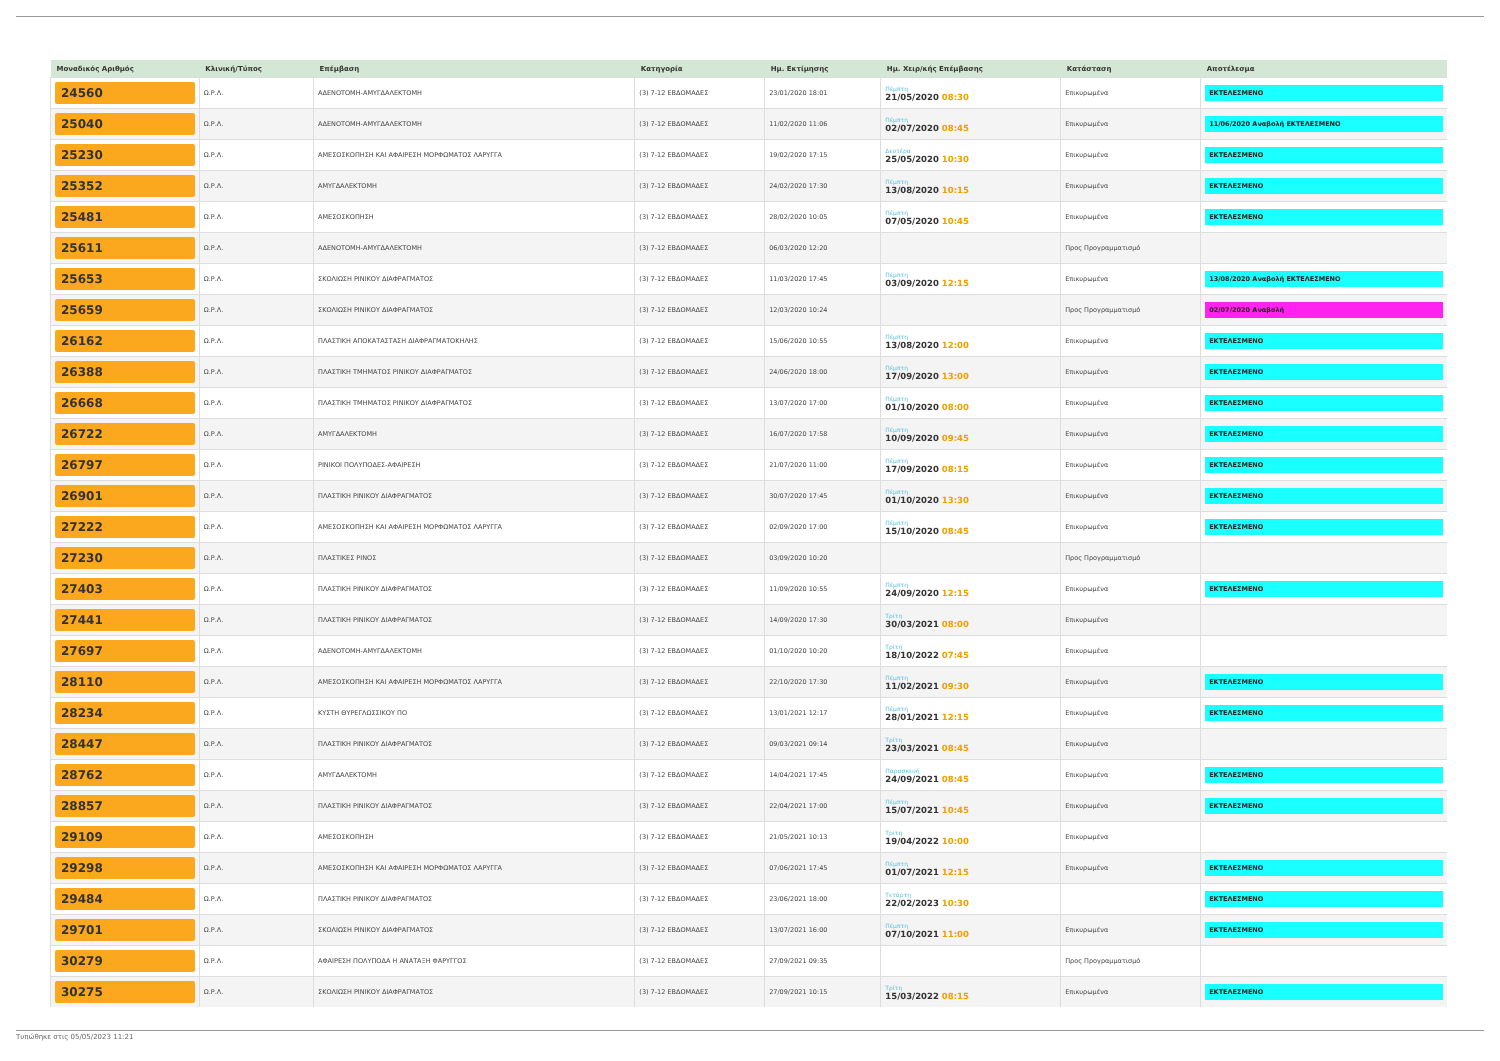| Μοναδικός Αριθμός | Κλινική/Τύπος | Επέμβαση | Κατηγορία | Ημ. Εκτίμησης | Ημ. Χειρ/κής Επέμβασης | Κατάσταση | Αποτέλεσμα |
| --- | --- | --- | --- | --- | --- | --- | --- |
| 24560 | Ω.Ρ.Λ. | ΑΔΕΝΟΤΟΜΗ-ΑΜΥΓΔΑΛΕΚΤΟΜΗ | (3) 7-12 ΕΒΔΟΜΑΔΕΣ | 23/01/2020 18:01 | Πέμπτη 21/05/2020 08:30 | Επικυρωμένα | ΕΚΤΕΛΕΣΜΕΝΟ |
| 25040 | Ω.Ρ.Λ. | ΑΔΕΝΟΤΟΜΗ-ΑΜΥΓΔΑΛΕΚΤΟΜΗ | (3) 7-12 ΕΒΔΟΜΑΔΕΣ | 11/02/2020 11:06 | Πέμπτη 02/07/2020 08:45 | Επικυρωμένα | 11/06/2020 Αναβολή ΕΚΤΕΛΕΣΜΕΝΟ |
| 25230 | Ω.Ρ.Λ. | ΑΜΕΣΟΣΚΟΠΗΣΗ ΚΑΙ ΑΦΑΙΡΕΣΗ ΜΟΡΦΩΜΑΤΟΣ ΛΑΡΥΓΓΑ | (3) 7-12 ΕΒΔΟΜΑΔΕΣ | 19/02/2020 17:15 | Δευτέρα 25/05/2020 10:30 | Επικυρωμένα | ΕΚΤΕΛΕΣΜΕΝΟ |
| 25352 | Ω.Ρ.Λ. | ΑΜΥΓΔΑΛΕΚΤΟΜΗ | (3) 7-12 ΕΒΔΟΜΑΔΕΣ | 24/02/2020 17:30 | Πέμπτη 13/08/2020 10:15 | Επικυρωμένα | ΕΚΤΕΛΕΣΜΕΝΟ |
| 25481 | Ω.Ρ.Λ. | ΑΜΕΣΟΣΚΟΠΗΣΗ | (3) 7-12 ΕΒΔΟΜΑΔΕΣ | 28/02/2020 10:05 | Πέμπτη 07/05/2020 10:45 | Επικυρωμένα | ΕΚΤΕΛΕΣΜΕΝΟ |
| 25611 | Ω.Ρ.Λ. | ΑΔΕΝΟΤΟΜΗ-ΑΜΥΓΔΑΛΕΚΤΟΜΗ | (3) 7-12 ΕΒΔΟΜΑΔΕΣ | 06/03/2020 12:20 | | Προς Προγραμματισμό | |
| 25653 | Ω.Ρ.Λ. | ΣΚΟΛΙΩΣΗ ΡΙΝΙΚΟΥ ΔΙΑΦΡΑΓΜΑΤΟΣ | (3) 7-12 ΕΒΔΟΜΑΔΕΣ | 11/03/2020 17:45 | Πέμπτη 03/09/2020 12:15 | Επικυρωμένα | 13/08/2020 Αναβολή ΕΚΤΕΛΕΣΜΕΝΟ |
| 25659 | Ω.Ρ.Λ. | ΣΚΟΛΙΩΣΗ ΡΙΝΙΚΟΥ ΔΙΑΦΡΑΓΜΑΤΟΣ | (3) 7-12 ΕΒΔΟΜΑΔΕΣ | 12/03/2020 10:24 | | Προς Προγραμματισμό | 02/07/2020 Αναβολή |
| 26162 | Ω.Ρ.Λ. | ΠΛΑΣΤΙΚΗ ΑΠΟΚΑΤΑΣΤΑΣΗ ΔΙΑΦΡΑΓΜΑΤΟΚΗΛΗΣ | (3) 7-12 ΕΒΔΟΜΑΔΕΣ | 15/06/2020 10:55 | Πέμπτη 13/08/2020 12:00 | Επικυρωμένα | ΕΚΤΕΛΕΣΜΕΝΟ |
| 26388 | Ω.Ρ.Λ. | ΠΛΑΣΤΙΚΗ ΤΜΗΜΑΤΟΣ ΡΙΝΙΚΟΥ ΔΙΑΦΡΑΓΜΑΤΟΣ | (3) 7-12 ΕΒΔΟΜΑΔΕΣ | 24/06/2020 18:00 | Πέμπτη 17/09/2020 13:00 | Επικυρωμένα | ΕΚΤΕΛΕΣΜΕΝΟ |
| 26668 | Ω.Ρ.Λ. | ΠΛΑΣΤΙΚΗ ΤΜΗΜΑΤΟΣ ΡΙΝΙΚΟΥ ΔΙΑΦΡΑΓΜΑΤΟΣ | (3) 7-12 ΕΒΔΟΜΑΔΕΣ | 13/07/2020 17:00 | Πέμπτη 01/10/2020 08:00 | Επικυρωμένα | ΕΚΤΕΛΕΣΜΕΝΟ |
| 26722 | Ω.Ρ.Λ. | ΑΜΥΓΔΑΛΕΚΤΟΜΗ | (3) 7-12 ΕΒΔΟΜΑΔΕΣ | 16/07/2020 17:58 | Πέμπτη 10/09/2020 09:45 | Επικυρωμένα | ΕΚΤΕΛΕΣΜΕΝΟ |
| 26797 | Ω.Ρ.Λ. | ΡΙΝΙΚΟΙ ΠΟΛΥΠΟΔΕΣ-ΑΦΑΙΡΕΣΗ | (3) 7-12 ΕΒΔΟΜΑΔΕΣ | 21/07/2020 11:00 | Πέμπτη 17/09/2020 08:15 | Επικυρωμένα | ΕΚΤΕΛΕΣΜΕΝΟ |
| 26901 | Ω.Ρ.Λ. | ΠΛΑΣΤΙΚΗ ΡΙΝΙΚΟΥ ΔΙΑΦΡΑΓΜΑΤΟΣ | (3) 7-12 ΕΒΔΟΜΑΔΕΣ | 30/07/2020 17:45 | Πέμπτη 01/10/2020 13:30 | Επικυρωμένα | ΕΚΤΕΛΕΣΜΕΝΟ |
| 27222 | Ω.Ρ.Λ. | ΑΜΕΣΟΣΚΟΠΗΣΗ ΚΑΙ ΑΦΑΙΡΕΣΗ ΜΟΡΦΩΜΑΤΟΣ ΛΑΡΥΓΓΑ | (3) 7-12 ΕΒΔΟΜΑΔΕΣ | 02/09/2020 17:00 | Πέμπτη 15/10/2020 08:45 | Επικυρωμένα | ΕΚΤΕΛΕΣΜΕΝΟ |
| 27230 | Ω.Ρ.Λ. | ΠΛΑΣΤΙΚΕΣ ΡΙΝΟΣ | (3) 7-12 ΕΒΔΟΜΑΔΕΣ | 03/09/2020 10:20 | | Προς Προγραμματισμό | |
| 27403 | Ω.Ρ.Λ. | ΠΛΑΣΤΙΚΗ ΡΙΝΙΚΟΥ ΔΙΑΦΡΑΓΜΑΤΟΣ | (3) 7-12 ΕΒΔΟΜΑΔΕΣ | 11/09/2020 10:55 | Πέμπτη 24/09/2020 12:15 | Επικυρωμένα | ΕΚΤΕΛΕΣΜΕΝΟ |
| 27441 | Ω.Ρ.Λ. | ΠΛΑΣΤΙΚΗ ΡΙΝΙΚΟΥ ΔΙΑΦΡΑΓΜΑΤΟΣ | (3) 7-12 ΕΒΔΟΜΑΔΕΣ | 14/09/2020 17:30 | Τρίτη 30/03/2021 08:00 | Επικυρωμένα | |
| 27697 | Ω.Ρ.Λ. | ΑΔΕΝΟΤΟΜΗ-ΑΜΥΓΔΑΛΕΚΤΟΜΗ | (3) 7-12 ΕΒΔΟΜΑΔΕΣ | 01/10/2020 10:20 | Τρίτη 18/10/2022 07:45 | Επικυρωμένα | |
| 28110 | Ω.Ρ.Λ. | ΑΜΕΣΟΣΚΟΠΗΣΗ ΚΑΙ ΑΦΑΙΡΕΣΗ ΜΟΡΦΩΜΑΤΟΣ ΛΑΡΥΓΓΑ | (3) 7-12 ΕΒΔΟΜΑΔΕΣ | 22/10/2020 17:30 | Πέμπτη 11/02/2021 09:30 | Επικυρωμένα | ΕΚΤΕΛΕΣΜΕΝΟ |
| 28234 | Ω.Ρ.Λ. | ΚΥΣΤΗ ΘΥΡΕΓΛΩΣΣΙΚΟΥ ΠΟ | (3) 7-12 ΕΒΔΟΜΑΔΕΣ | 13/01/2021 12:17 | Πέμπτη 28/01/2021 12:15 | Επικυρωμένα | ΕΚΤΕΛΕΣΜΕΝΟ |
| 28447 | Ω.Ρ.Λ. | ΠΛΑΣΤΙΚΗ ΡΙΝΙΚΟΥ ΔΙΑΦΡΑΓΜΑΤΟΣ | (3) 7-12 ΕΒΔΟΜΑΔΕΣ | 09/03/2021 09:14 | Τρίτη 23/03/2021 08:45 | Επικυρωμένα | |
| 28762 | Ω.Ρ.Λ. | ΑΜΥΓΔΑΛΕΚΤΟΜΗ | (3) 7-12 ΕΒΔΟΜΑΔΕΣ | 14/04/2021 17:45 | Παρασκευή 24/09/2021 08:45 | Επικυρωμένα | ΕΚΤΕΛΕΣΜΕΝΟ |
| 28857 | Ω.Ρ.Λ. | ΠΛΑΣΤΙΚΗ ΡΙΝΙΚΟΥ ΔΙΑΦΡΑΓΜΑΤΟΣ | (3) 7-12 ΕΒΔΟΜΑΔΕΣ | 22/04/2021 17:00 | Πέμπτη 15/07/2021 10:45 | Επικυρωμένα | ΕΚΤΕΛΕΣΜΕΝΟ |
| 29109 | Ω.Ρ.Λ. | ΑΜΕΣΟΣΚΟΠΗΣΗ | (3) 7-12 ΕΒΔΟΜΑΔΕΣ | 21/05/2021 10:13 | Τρίτη 19/04/2022 10:00 | Επικυρωμένα | |
| 29298 | Ω.Ρ.Λ. | ΑΜΕΣΟΣΚΟΠΗΣΗ ΚΑΙ ΑΦΑΙΡΕΣΗ ΜΟΡΦΩΜΑΤΟΣ ΛΑΡΥΓΓΑ | (3) 7-12 ΕΒΔΟΜΑΔΕΣ | 07/06/2021 17:45 | Πέμπτη 01/07/2021 12:15 | Επικυρωμένα | ΕΚΤΕΛΕΣΜΕΝΟ |
| 29484 | Ω.Ρ.Λ. | ΠΛΑΣΤΙΚΗ ΡΙΝΙΚΟΥ ΔΙΑΦΡΑΓΜΑΤΟΣ | (3) 7-12 ΕΒΔΟΜΑΔΕΣ | 23/06/2021 18:00 | Τετάρτη 22/02/2023 10:30 | | ΕΚΤΕΛΕΣΜΕΝΟ |
| 29701 | Ω.Ρ.Λ. | ΣΚΟΛΙΩΣΗ ΡΙΝΙΚΟΥ ΔΙΑΦΡΑΓΜΑΤΟΣ | (3) 7-12 ΕΒΔΟΜΑΔΕΣ | 13/07/2021 16:00 | Πέμπτη 07/10/2021 11:00 | Επικυρωμένα | ΕΚΤΕΛΕΣΜΕΝΟ |
| 30279 | Ω.Ρ.Λ. | ΑΦΑΙΡΕΣΗ ΠΟΛΥΠΟΔΑ Η ΑΝΑΤΑΞΗ ΦΑΡΥΓΓΟΣ | (3) 7-12 ΕΒΔΟΜΑΔΕΣ | 27/09/2021 09:35 | | Προς Προγραμματισμό | |
| 30275 | Ω.Ρ.Λ. | ΣΚΟΛΙΩΣΗ ΡΙΝΙΚΟΥ ΔΙΑΦΡΑΓΜΑΤΟΣ | (3) 7-12 ΕΒΔΟΜΑΔΕΣ | 27/09/2021 10:15 | Τρίτη 15/03/2022 08:15 | Επικυρωμένα | ΕΚΤΕΛΕΣΜΕΝΟ |
Τυπώθηκε στις 05/05/2023 11:21